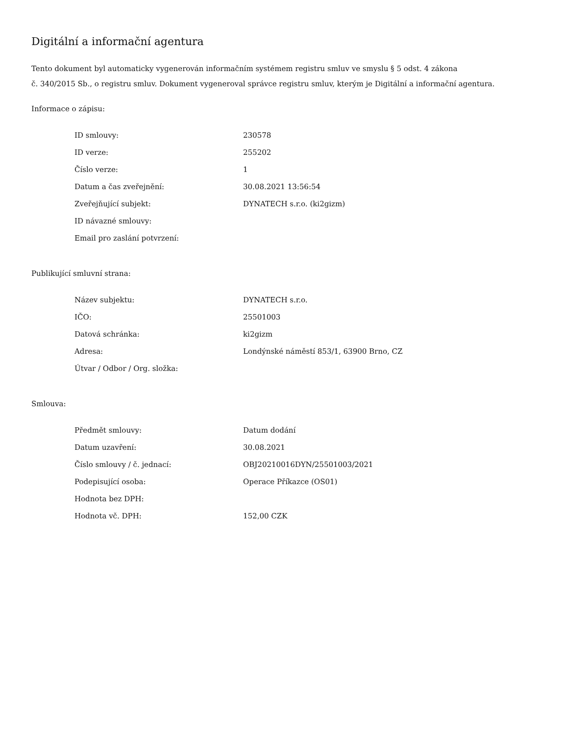Digitální a informační agentura
Tento dokument byl automaticky vygenerován informačním systémem registru smluv ve smyslu § 5 odst. 4 zákona
č. 340/2015 Sb., o registru smluv. Dokument vygeneroval správce registru smluv, kterým je Digitální a informační agentura.
Informace o zápisu:
| ID smlouvy: | 230578 |
| ID verze: | 255202 |
| Číslo verze: | 1 |
| Datum a čas zveřejnění: | 30.08.2021 13:56:54 |
| Zveřejňující subjekt: | DYNATECH s.r.o. (ki2gizm) |
| ID návazné smlouvy: | |
| Email pro zaslání potvrzení: | |
Publikující smluvní strana:
| Název subjektu: | DYNATECH s.r.o. |
| IČO: | 25501003 |
| Datová schránka: | ki2gizm |
| Adresa: | Londýnské náměstí 853/1, 63900 Brno, CZ |
| Útvar / Odbor / Org. složka: | |
Smlouva:
| Předmět smlouvy: | Datum dodání |
| Datum uzavření: | 30.08.2021 |
| Číslo smlouvy / č. jednací: | OBJ20210016DYN/25501003/2021 |
| Podepisující osoba: | Operace Příkazce (OS01) |
| Hodnota bez DPH: | |
| Hodnota vč. DPH: | 152,00 CZK |